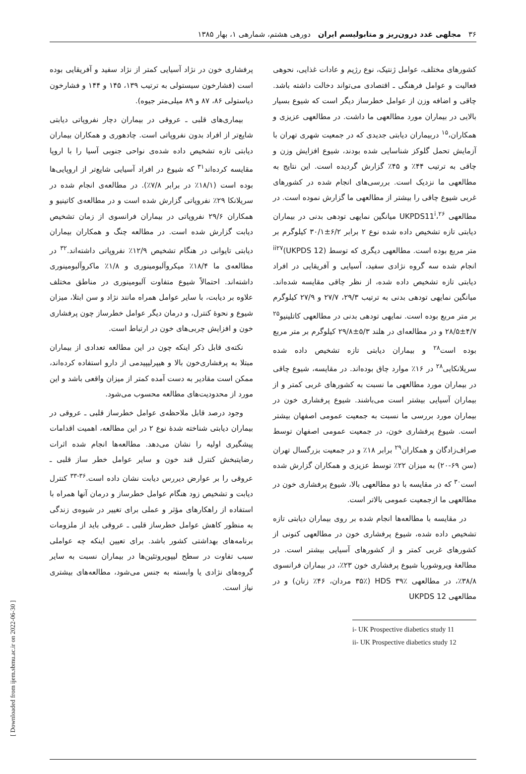۳۶ مجلهی غدد درون‌ریز و متابولیسم ایران دورهی هشتم، شمارهی ۱، بهار ۱۳۸۵
کشورهای مختلف، عوامل ژنتیک، نوع رژیم و عادات غذایی، نحوهی فعالیت و عوامل فرهنگی ـ اقتصادی می‌تواند دخالت داشته باشد. چاقی و اضافه وزن از عوامل خطرساز دیگر است که شیوع بسیار بالایی در بیماران مورد مطالعهی ما داشت. در مطالعهی عزیزی و همکاران،<sup>۱۵</sup> دربیماران دیابتی جدیدی که در جمعیت شهری تهران با آزمایش تحمل گلوکز شناسایی شده بودند، شیوع افزایش وزن و چاقی به ترتیب ۴۴٪ و ۴۵٪ گزارش گردیده است. این نتایج به مطالعهی ما نزدیک است. بررسی‌های انجام شده در کشورهای غربی شیوع چاقی را بیشتر از مطالعهی ما گزارش نموده است. در مطالعهی UKPDS11<sup>i</sup>،<sup>۲۶</sup> میانگین نمایهی تودهی بدنی در بیماران دیابتی تازه تشخیص داده شده نوع ۲ برابر ۶/۲±۳۰/۱ کیلوگرم بر متر مربع بوده است. مطالعهی دیگری که توسط (UKPDS 12)<sup>ii</sup><sup>۲۷</sup> انجام شده سه گروه نژادی سفید، آسیایی و آفریقایی در افراد دیابتی تازه تشخیص داده شده، از نظر چاقی مقایسه شده‌اند. میانگین نمایهی تودهی بدنی به ترتیب ۲۹/۳، ۲۷/۷ و ۲۷/۹ کیلوگرم بر متر مربع بوده است. نمایهی تودهی بدنی در مطالعهی کاتلینیو<sup>۲۵</sup> ۴/۷±۲۸/۵ و در مطالعه‌ای در هلند ۵/۳±۲۹/۸ کیلوگرم بر متر مربع بوده است<sup>۲۸</sup> و بیماران دیابتی تازه تشخیص داده شده سریلانکایی<sup>۲۸</sup> در ۱۶٪ موارد چاق بوده‌اند. در مقایسه، شیوع چاقی در بیماران مورد مطالعهی ما نسبت به کشورهای غربی کمتر و از بیماران آسیایی بیشتر است می‌باشند. شیوع پرفشاری خون در بیماران مورد بررسی ما نسبت به جمعیت عمومی اصفهان بیشتر است. شیوع پرفشاری خون، در جمعیت عمومی اصفهان توسط صراف‌زادگان و همکاران<sup>۲۹</sup> برابر ۱۸٪ و در جمعیت بزرگسال تهران (سن ۶۹-۲۰) به میزان ۲۲٪ توسط عزیزی و همکاران گزارش شده است<sup>۳۰</sup> که در مقایسه با دو مطالعهی بالا، شیوع پرفشاری خون در مطالعهی ما ازجمعیت عمومی بالاتر است.
در مقایسه با مطالعه‌ها انجام شده بر روی بیماران دیابتی تازه تشخیص داده شده، شیوع پرفشاری خون در مطالعهی کنونی از کشورهای غربی کمتر و از کشورهای آسیایی بیشتر است. در مطالعهٔ ویروشوریا شیوع پرفشاری خون ۲۳٪، در بیماران فرانسوی ۳۸/۸٪، در مطالعهی HDS ۳۹٪ (۳۵٪ مردان، ۴۶٪ زنان) و در مطالعهی UKPDS 12
i- UK Prospective diabetics study 11
ii- UK Prospective diabetics study 12
پرفشاری خون در نژاد آسیایی کمتر از نژاد سفید و آفریقایی بوده است (فشارخون سیستولی به ترتیب ۱۳۹، ۱۴۵ و ۱۴۴ و فشارخون دیاستولی ۸۶، ۸۷ و ۸۹ میلی‌متر جیوه).
بیماری‌های قلبی ـ عروقی در بیماران دچار نفروپاتی دیابتی شایع‌تر از افراد بدون نفروپاتی است. چادهوری و همکاران بیماران دیابتی تازه تشخیص داده شده‌ی نواحی جنوبی آسیا را با اروپا مقایسه کرده‌اند<sup>۳۱</sup> که شیوع در افراد آسیایی شایع‌تر از اروپایی‌ها بوده است (۱۸/۱٪ در برابر ۷/۸٪). در مطالعه‌ی انجام شده در سریلانکا ۲۹٪ نفروپاتی گزارش شده است و در مطالعه‌ی کاتینیو و همکاران ۲۹/۶ نفروپاتی در بیماران فرانسوی از زمان تشخیص دیابت گزارش شده است. در مطالعه چنگ و همکاران بیماران دیابتی تایوانی در هنگام تشخیص ۱۲/۹٪ نفروپاتی داشته‌اند.<sup>۳۲</sup> در مطالعه‌ی ما ۱۸/۴٪ میکروآلبومینوری و ۱/۸٪ ماکروآلبومینوری داشته‌اند. احتمالاً شیوع متفاوت آلبومینوری در مناطق مختلف علاوه بر دیابت، با سایر عوامل همراه مانند نژاد و سن ابتلا، میزان شیوع و نحوهٔ کنترل، و درمان دیگر عوامل خطرساز چون پرفشاری خون و افزایش چربی‌های خون در ارتباط است.
نکته‌ی قابل ذکر اینکه چون در این مطالعه تعدادی از بیماران مبتلا به پرفشاری‌خون بالا و هیپرلیپیدمی از دارو استفاده کرده‌اند، ممکن است مقادیر به دست آمده کمتر از میزان واقعی باشد و این مورد از محدودیت‌های مطالعه محسوب می‌شود.
وجود درصد قابل ملاحظه‌ی عوامل خطرساز قلبی ـ عروقی در بیماران دیابتی شناخته شدهٔ نوع ۲ در این مطالعه، اهمیت اقدامات پیشگیری اولیه را نشان می‌دهد. مطالعه‌ها انجام شده اثرات رضایتبخش کنترل قند خون و سایر عوامل خطر ساز قلبی ـ عروقی را بر عوارض دیررس دیابت نشان داده است.<sup>۳۶-۳۳</sup> کنترل دیابت و تشخیص زود هنگام عوامل خطرساز و درمان آنها همراه با استفاده از راهکارهای مؤثر و عملی برای تغییر در شیوه‌ی زندگی به منظور کاهش عوامل خطرساز قلبی ـ عروقی باید از ملزومات برنامه‌های بهداشتی کشور باشد. برای تعیین اینکه چه عواملی سبب تفاوت در سطح لیپوپروتئین‌ها در بیماران نسبت به سایر گروه‌های نژادی یا وابسته به جنس می‌شود، مطالعه‌های بیشتری نیاز است.
[ Downloaded from ijem.sbmu.ac.ir on 2022-06-30 ]